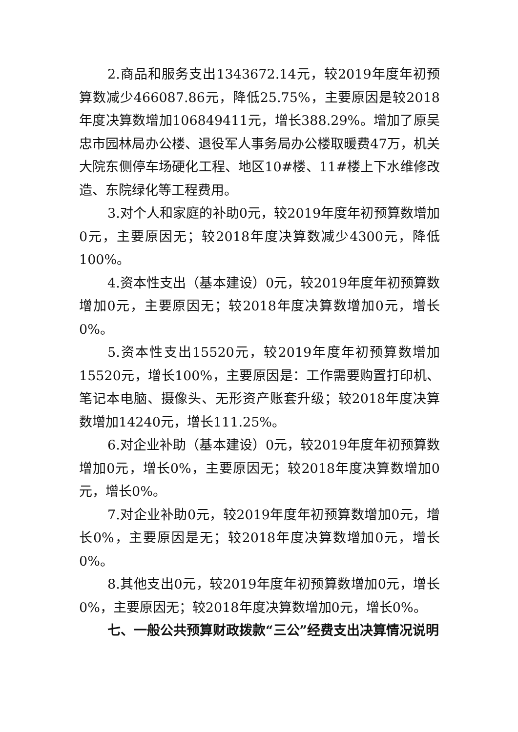2.商品和服务支出1343672.14元，较2019年度年初预算数减少466087.86元，降低25.75%，主要原因是较2018年度决算数增加106849411元，增长388.29%。增加了原吴忠市园林局办公楼、退役军人事务局办公楼取暖费47万，机关大院东侧停车场硬化工程、地区10#楼、11#楼上下水维修改造、东院绿化等工程费用。
3.对个人和家庭的补助0元，较2019年度年初预算数增加0元，主要原因无；较2018年度决算数减少4300元，降低100%。
4.资本性支出（基本建设）0元，较2019年度年初预算数增加0元，主要原因无；较2018年度决算数增加0元，增长0%。
5.资本性支出15520元，较2019年度年初预算数增加15520元，增长100%，主要原因是：工作需要购置打印机、笔记本电脑、摄像头、无形资产账套升级；较2018年度决算数增加14240元，增长111.25%。
6.对企业补助（基本建设）0元，较2019年度年初预算数增加0元，增长0%，主要原因无；较2018年度决算数增加0元，增长0%。
7.对企业补助0元，较2019年度年初预算数增加0元，增长0%，主要原因是无；较2018年度决算数增加0元，增长0%。
8.其他支出0元，较2019年度年初预算数增加0元，增长0%，主要原因无；较2018年度决算数增加0元，增长0%。
七、一般公共预算财政拨款“三公”经费支出决算情况说明